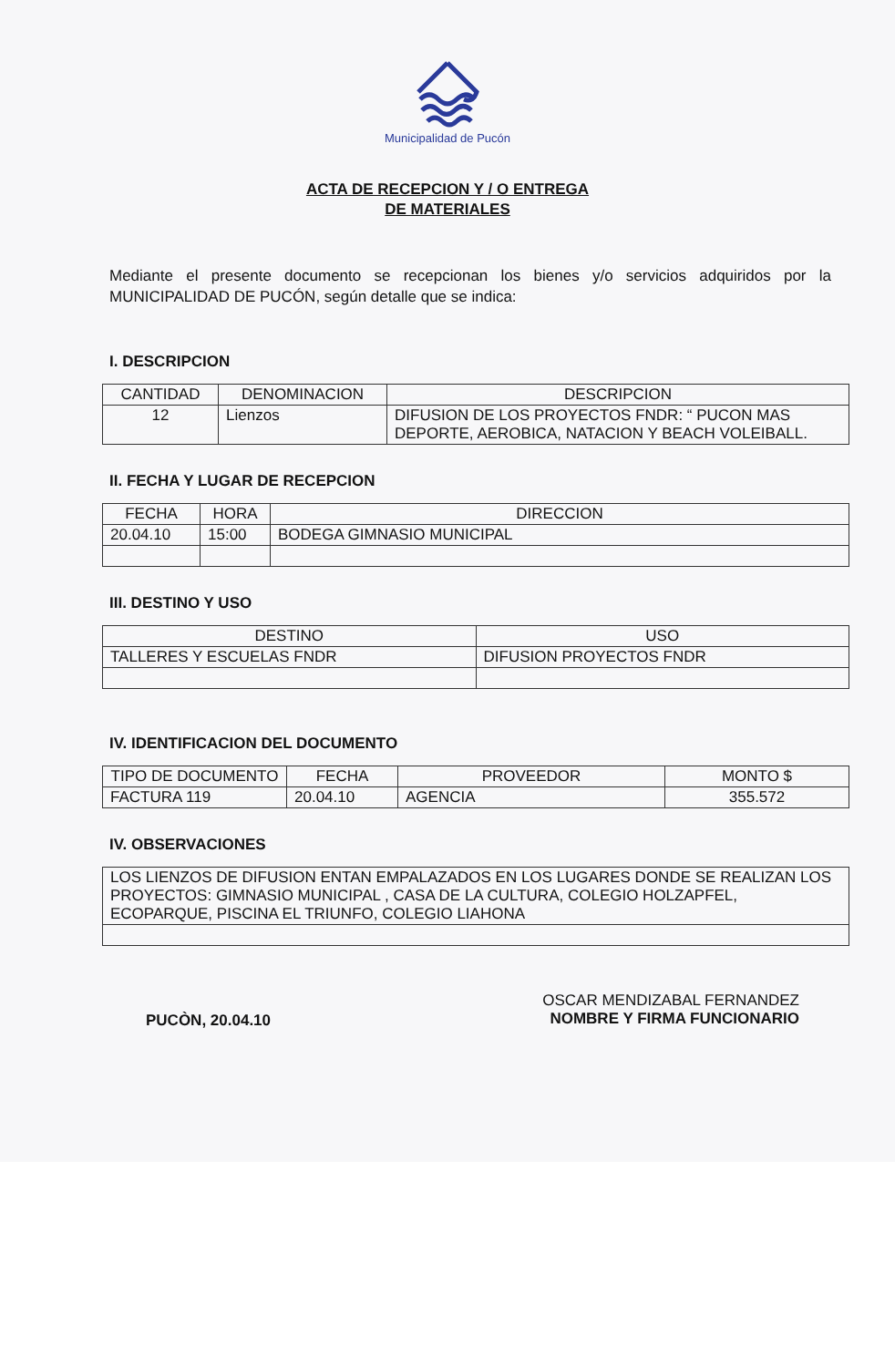Municipalidad de Pucón
ACTA DE RECEPCION Y / O ENTREGA
DE MATERIALES
Mediante el presente documento se recepcionan los bienes y/o servicios adquiridos por la MUNICIPALIDAD DE PUCÓN, según detalle que se indica:
I. DESCRIPCION
| CANTIDAD | DENOMINACION | DESCRIPCION |
| --- | --- | --- |
| 12 | Lienzos | DIFUSION DE LOS PROYECTOS FNDR: “ PUCON MAS DEPORTE, AEROBICA, NATACION Y BEACH VOLEIBALL. |
II. FECHA Y LUGAR DE RECEPCION
| FECHA | HORA | DIRECCION |
| --- | --- | --- |
| 20.04.10 | 15:00 | BODEGA GIMNASIO MUNICIPAL |
III. DESTINO Y USO
| DESTINO | USO |
| --- | --- |
| TALLERES Y ESCUELAS FNDR | DIFUSION PROYECTOS FNDR |
IV. IDENTIFICACION DEL DOCUMENTO
| TIPO DE DOCUMENTO | FECHA | PROVEEDOR | MONTO $ |
| --- | --- | --- | --- |
| FACTURA 119 | 20.04.10 | AGENCIA | 355.572 |
IV. OBSERVACIONES
| LOS LIENZOS DE DIFUSION ENTAN EMPALAZADOS EN LOS LUGARES DONDE SE REALIZAN LOS PROYECTOS: GIMNASIO MUNICIPAL , CASA DE LA CULTURA, COLEGIO HOLZAPFEL, ECOPARQUE, PISCINA EL TRIUNFO, COLEGIO LIAHONA |
PUCÒN, 20.04.10
OSCAR MENDIZABAL FERNANDEZ
NOMBRE Y FIRMA FUNCIONARIO